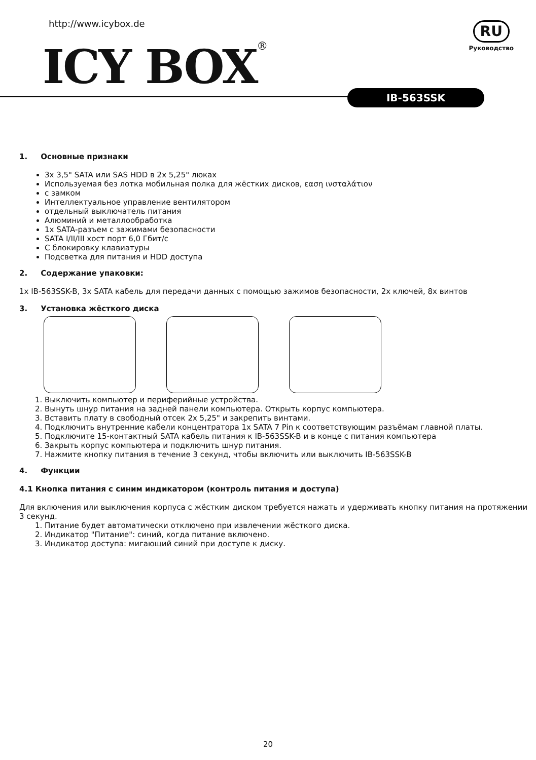http://www.icybox.de
ICY BOX®
RU
Руководство
IB-563SSK
1. Основные признаки
3x 3,5" SATA или SAS HDD в 2x 5,25" люках
Используемая без лотка мобильная полка для жёстких дисков, εαση ινσταλάτιον
с замком
Интеллектуальное управление вентилятором
отдельный выключатель питания
Алюминий и металлообработка
1x SATA-разъем с зажимами безопасности
SATA I/II/III хост порт 6,0 Гбит/с
С блокировку клавиатуры
Подсветка для питания и HDD доступа
2. Содержание упаковки:
1x IB-563SSK-B, 3x SATA кабель для передачи данных с помощью зажимов безопасности, 2x ключей, 8x винтов
3. Установка жёсткого диска
1. Выключить компьютер и периферийные устройства.
2. Вынуть шнур питания на задней панели компьютера. Открыть корпус компьютера.
3. Вставить плату в свободный отсек 2x 5,25" и закрепить винтами.
4. Подключить внутренние кабели концентратора 1x SATA 7 Pin к соответствующим разъёмам главной платы.
5. Подключите 15-контактный SATA кабель питания к IB-563SSK-B и в конце с питания компьютера
6. Закрыть корпус компьютера и подключить шнур питания.
7. Нажмите кнопку питания в течение 3 секунд, чтобы включить или выключить IB-563SSK-B
4. Функции
4.1 Кнопка питания с синим индикатором (контроль питания и доступа)
Для включения или выключения корпуса с жёстким диском требуется нажать и удерживать кнопку питания на протяжении 3 секунд.
1. Питание будет автоматически отключено при извлечении жёсткого диска.
2. Индикатор "Питание": синий, когда питание включено.
3. Индикатор доступа: мигающий синий при доступе к диску.
20